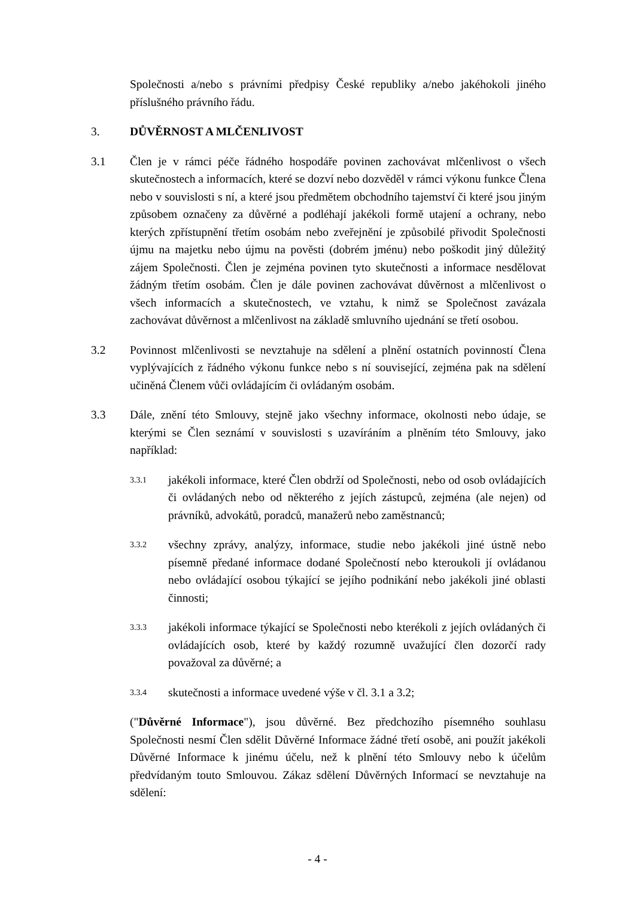Společnosti a/nebo s právními předpisy České republiky a/nebo jakéhokoli jiného příslušného právního řádu.
3. DŮVĚRNOST A MLČENLIVOST
3.1 Člen je v rámci péče řádného hospodáře povinen zachovávat mlčenlivost o všech skutečnostech a informacích, které se dozví nebo dozvěděl v rámci výkonu funkce Člena nebo v souvislosti s ní, a které jsou předmětem obchodního tajemství či které jsou jiným způsobem označeny za důvěrné a podléhají jakékoli formě utajení a ochrany, nebo kterých zpřístupnění třetím osobám nebo zveřejnění je způsobilé přivodit Společnosti újmu na majetku nebo újmu na pověsti (dobrém jménu) nebo poškodit jiný důležitý zájem Společnosti. Člen je zejména povinen tyto skutečnosti a informace nesdělovat žádným třetím osobám. Člen je dále povinen zachovávat důvěrnost a mlčenlivost o všech informacích a skutečnostech, ve vztahu, k nimž se Společnost zavázala zachovávat důvěrnost a mlčenlivost na základě smluvního ujednání se třetí osobou.
3.2 Povinnost mlčenlivosti se nevztahuje na sdělení a plnění ostatních povinností Člena vyplývajících z řádného výkonu funkce nebo s ní související, zejména pak na sdělení učiněná Členem vůči ovládajícím či ovládaným osobám.
3.3 Dále, znění této Smlouvy, stejně jako všechny informace, okolnosti nebo údaje, se kterými se Člen seznámí v souvislosti s uzavíráním a plněním této Smlouvy, jako například:
3.3.1
jakékoli informace, které Člen obdrží od Společnosti, nebo od osob ovládajících či ovládaných nebo od některého z jejích zástupců, zejména (ale nejen) od právníků, advokátů, poradců, manažerů nebo zaměstnanců;
3.3.2
všechny zprávy, analýzy, informace, studie nebo jakékoli jiné ústně nebo písemně předané informace dodané Společností nebo kteroukoli jí ovládanou nebo ovládající osobou týkající se jejího podnikání nebo jakékoli jiné oblasti činnosti;
3.3.3
jakékoli informace týkající se Společnosti nebo kterékoli z jejích ovládaných či ovládajících osob, které by každý rozumně uvažující člen dozorčí rady považoval za důvěrné; a
3.3.4
skutečnosti a informace uvedené výše v čl. 3.1 a 3.2;
("Důvěrné Informace"), jsou důvěrné. Bez předchozího písemného souhlasu Společnosti nesmí Člen sdělit Důvěrné Informace žádné třetí osobě, ani použít jakékoli Důvěrné Informace k jinému účelu, než k plnění této Smlouvy nebo k účelům předvídaným touto Smlouvou. Zákaz sdělení Důvěrných Informací se nevztahuje na sdělení:
- 4 -